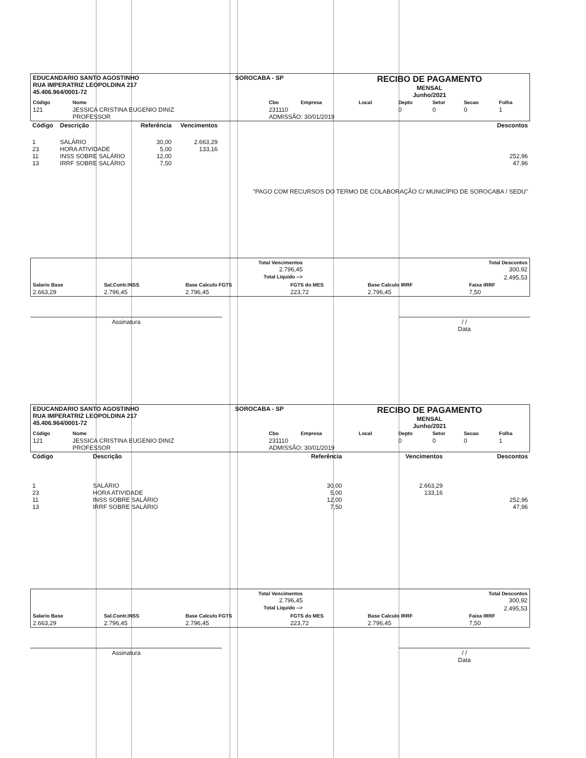| EDUCANDARIO SANTO AGOSTINHO RUA IMPERATRIZ LEOPOLDINA 217 45.406.964/0001-72 | SOROCABA - SP | RECIBO DE PAGAMENTO MENSAL Junho/2021 |
| Código | Nome | Cbo | Empresa | Local | Depto | Setor | Secao | Folha |
| --- | --- | --- | --- | --- | --- | --- | --- | --- |
| 121 | JESSICA CRISTINA EUGENIO DINIZ PROFESSOR | 231110 ADMISSÃO: 30/01/2019 | | | 0 | 0 | 0 | 1 |
| Código | Descrição | Referência | Vencimentos | Descontos |
| 1 23 11 13 | SALÁRIO HORA ATIVIDADE INSS SOBRE SALÁRIO IRRF SOBRE SALÁRIO | 30,00 5,00 12,00 7,50 | 2.663,29 133,16 | 252,96 47,96 "PAGO COM RECURSOS DO TERMO DE COLABORAÇÃO C/ MUNICÍPIO DE SOROCABA / SEDU" |
| | Total Vencimentos 2.796,45 | Total Descontos 300,92 |
| | Total Liquido --> | 2.495,53 |
| Salario Base | Sal.Contr.INSS | Base Calculo FGTS | FGTS do MES | Base Calculo IRRF | Faixa IRRF |
| --- | --- | --- | --- | --- | --- |
| 2.663,29 | 2.796,45 | 2.796,45 | 223,72 | 2.796,45 | 7,50 |
Assinatura / /
Data
| EDUCANDARIO SANTO AGOSTINHO RUA IMPERATRIZ LEOPOLDINA 217 45.406.964/0001-72 | SOROCABA - SP | RECIBO DE PAGAMENTO MENSAL Junho/2021 |
| Código | Nome | Cbo | Empresa | Local | Depto | Setor | Secao | Folha |
| --- | --- | --- | --- | --- | --- | --- | --- | --- |
| 121 | JESSICA CRISTINA EUGENIO DINIZ PROFESSOR | 231110 ADMISSÃO: 30/01/2019 | | | 0 | 0 | 0 | 1 |
| Código | Descrição | Referência | Vencimentos | Descontos |
| 1 23 11 13 | SALÁRIO HORA ATIVIDADE INSS SOBRE SALÁRIO IRRF SOBRE SALÁRIO | 30,00 5,00 12,00 7,50 | 2.663,29 133,16 | 252,96 47,96 |
| | Total Vencimentos 2.796,45 | Total Descontos 300,92 |
| | Total Liquido --> | 2.495,53 |
| Salario Base | Sal.Contr.INSS | Base Calculo FGTS | FGTS do MES | Base Calculo IRRF | Faixa IRRF |
| --- | --- | --- | --- | --- | --- |
| 2.663,29 | 2.796,45 | 2.796,45 | 223,72 | 2.796,45 | 7,50 |
Assinatura / /
Data